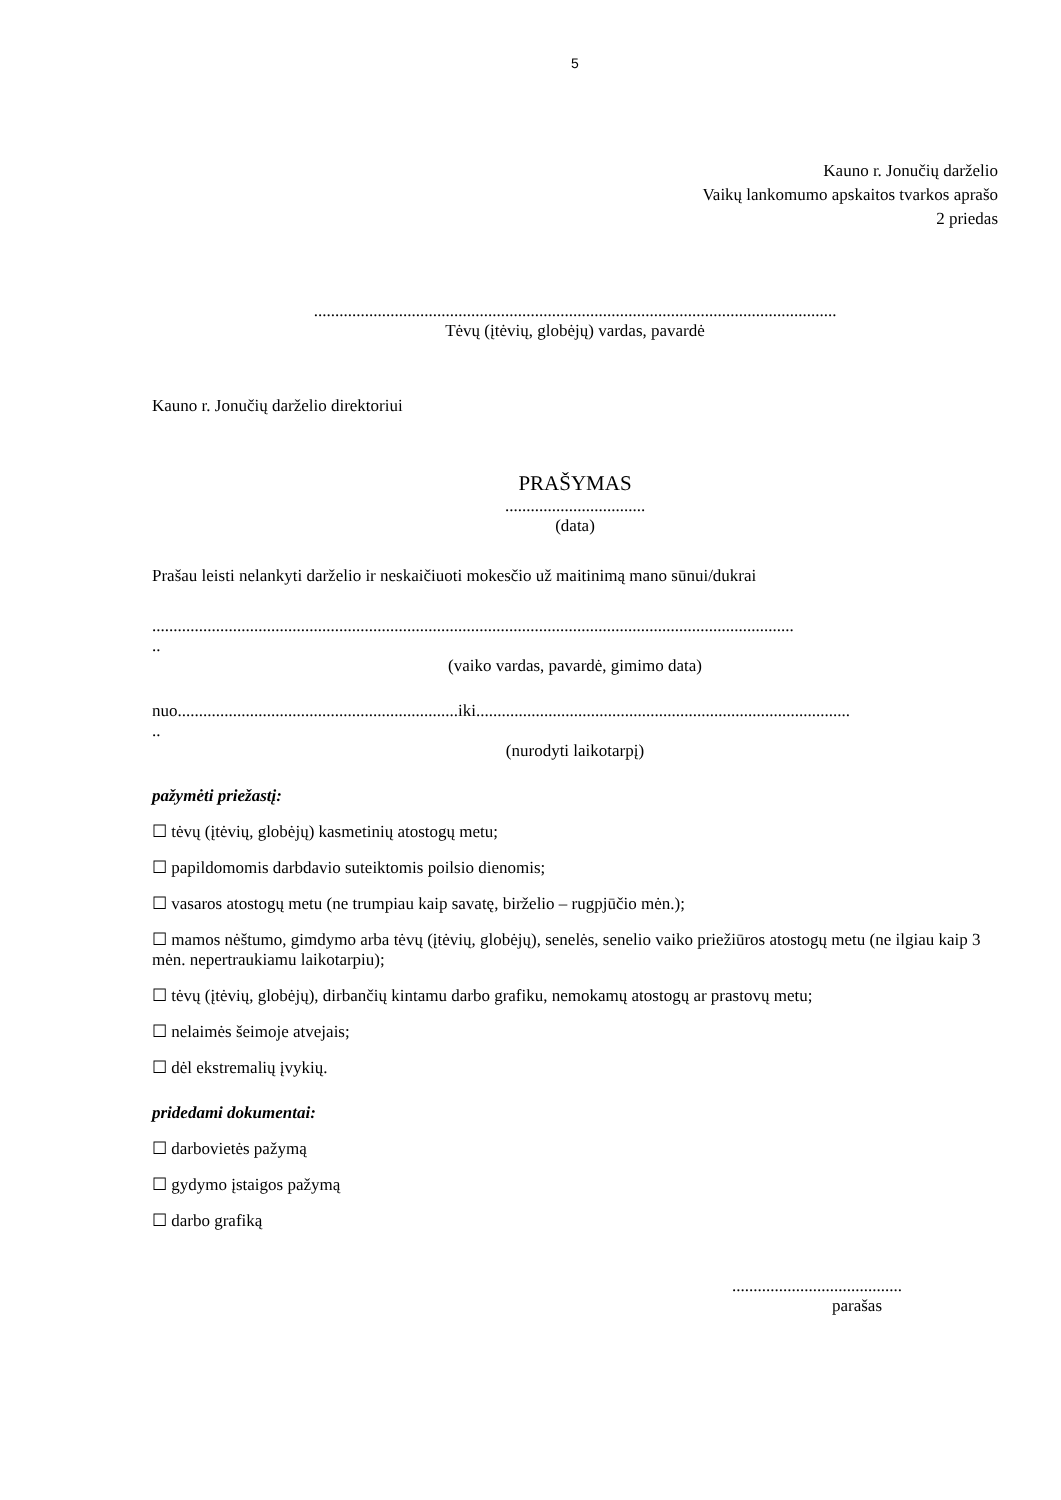5
Kauno r. Jonučių darželio
Vaikų lankomumo apskaitos tvarkos aprašo
2 priedas
...........................................................................................................................
Tėvų (įtėvių, globėjų) vardas, pavardė
Kauno r. Jonučių darželio direktoriui
PRAŠYMAS
.................................
(data)
Prašau leisti nelankyti darželio ir neskaičiuoti mokesčio už maitinimą mano sūnui/dukrai
.......................................................................................................................................................
..
(vaiko vardas, pavardė, gimimo data)
nuo..................................................................iki........................................................................................
..
(nurodyti laikotarpį)
pažymėti priežastį:
☐ tėvų (įtėvių, globėjų) kasmetinių atostogų metu;
☐ papildomomis darbdavio suteiktomis poilsio dienomis;
☐ vasaros atostogų metu (ne trumpiau kaip savatę, birželio – rugpjūčio mėn.);
☐ mamos nėštumo, gimdymo arba tėvų (įtėvių, globėjų), senelės, senelio vaiko priežiūros atostogų metu (ne ilgiau kaip 3 mėn. nepertraukiamu laikotarpiu);
☐ tėvų (įtėvių, globėjų), dirbančių kintamu darbo grafiku, nemokamų atostogų ar prastovų metu;
☐ nelaimės šeimoje atvejais;
☐ dėl ekstremalių įvykių.
pridedami dokumentai:
☐ darbovietės pažymą
☐ gydymo įstaigos pažymą
☐ darbo grafiką
........................................
parašas